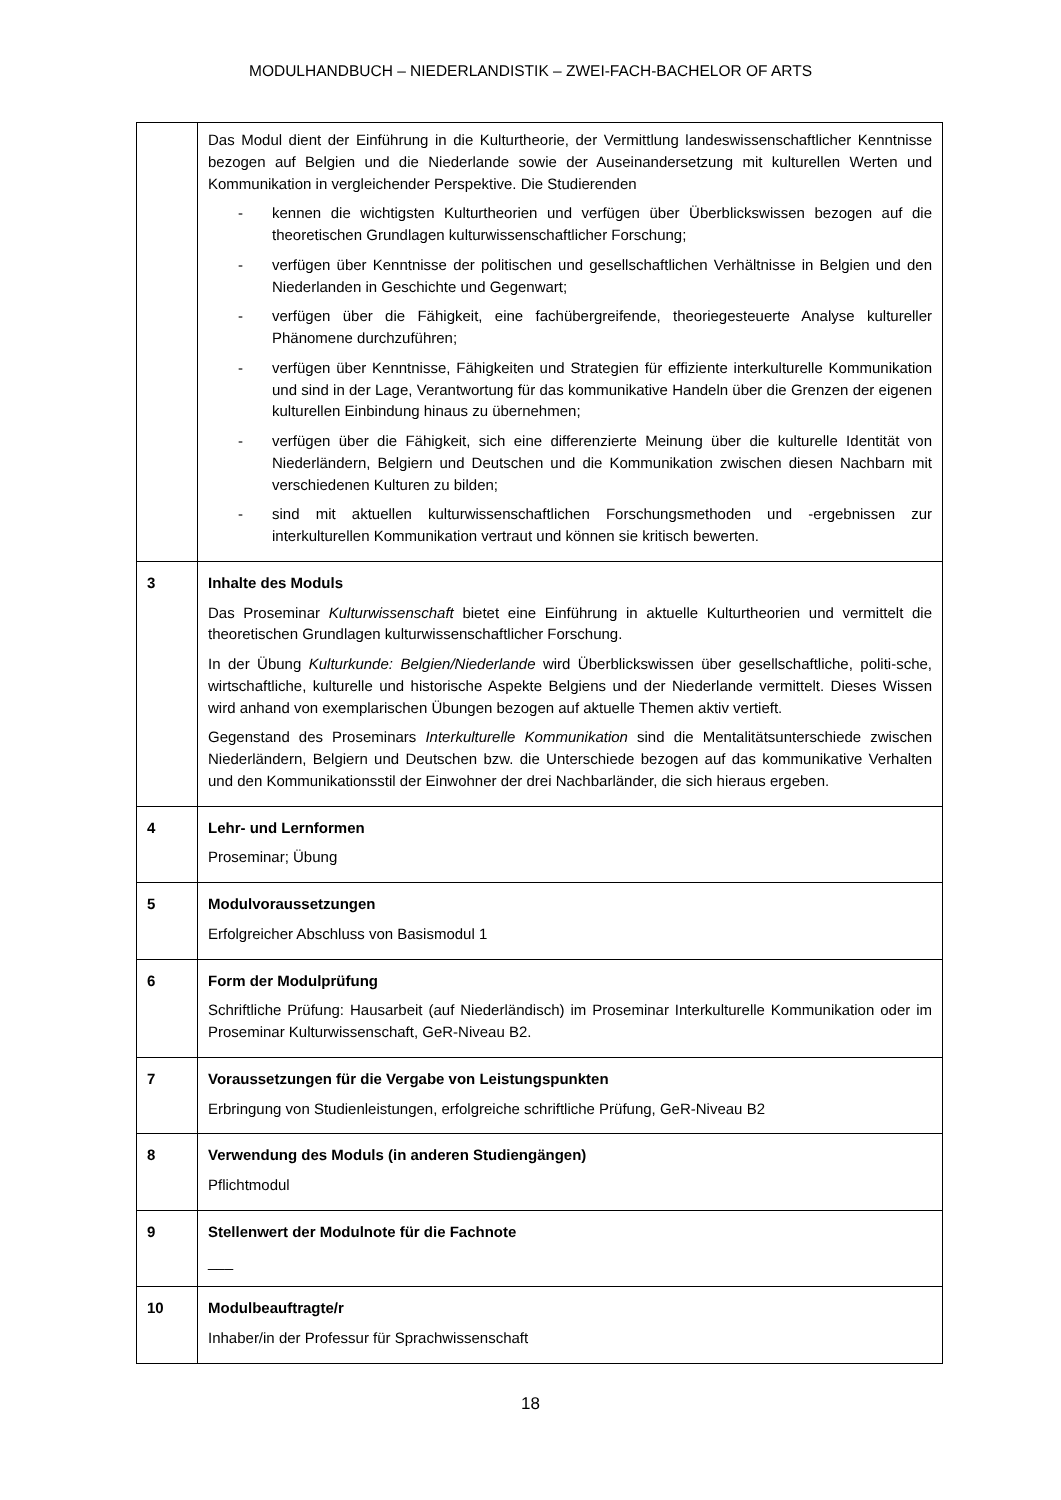MODULHANDBUCH – NIEDERLANDISTIK – ZWEI-FACH-BACHELOR OF ARTS
| | Das Modul dient der Einführung in die Kulturtheorie, der Vermittlung landeswissenschaftlicher Kenntnisse bezogen auf Belgien und die Niederlande sowie der Auseinandersetzung mit kulturellen Werten und Kommunikation in vergleichender Perspektive. Die Studierenden - kennen die wichtigsten Kulturtheorien und verfügen über Überblickswissen bezogen auf die theoretischen Grundlagen kulturwissenschaftlicher Forschung; - verfügen über Kenntnisse der politischen und gesellschaftlichen Verhältnisse in Belgien und den Niederlanden in Geschichte und Gegenwart; - verfügen über die Fähigkeit, eine fachübergreifende, theoriegesteuerte Analyse kultureller Phänomene durchzuführen; - verfügen über Kenntnisse, Fähigkeiten und Strategien für effiziente interkulturelle Kommunikation und sind in der Lage, Verantwortung für das kommunikative Handeln über die Grenzen der eigenen kulturellen Einbindung hinaus zu übernehmen; - verfügen über die Fähigkeit, sich eine differenzierte Meinung über die kulturelle Identität von Niederländern, Belgiern und Deutschen und die Kommunikation zwischen diesen Nachbarn mit verschiedenen Kulturen zu bilden; - sind mit aktuellen kulturwissenschaftlichen Forschungsmethoden und -ergebnissen zur interkulturellen Kommunikation vertraut und können sie kritisch bewerten. |
| 3 | Inhalte des Moduls Das Proseminar Kulturwissenschaft bietet eine Einführung in aktuelle Kulturtheorien und vermittelt die theoretischen Grundlagen kulturwissenschaftlicher Forschung. In der Übung Kulturkunde: Belgien/Niederlande wird Überblickswissen über gesellschaftliche, politi-sche, wirtschaftliche, kulturelle und historische Aspekte Belgiens und der Niederlande vermittelt. Dieses Wissen wird anhand von exemplarischen Übungen bezogen auf aktuelle Themen aktiv vertieft. Gegenstand des Proseminars Interkulturelle Kommunikation sind die Mentalitätsunterschiede zwischen Niederländern, Belgiern und Deutschen bzw. die Unterschiede bezogen auf das kommunikative Verhalten und den Kommunikationsstil der Einwohner der drei Nachbarländer, die sich hieraus ergeben. |
| 4 | Lehr- und Lernformen Proseminar; Übung |
| 5 | Modulvoraussetzungen Erfolgreicher Abschluss von Basismodul 1 |
| 6 | Form der Modulprüfung Schriftliche Prüfung: Hausarbeit (auf Niederländisch) im Proseminar Interkulturelle Kommunikation oder im Proseminar Kulturwissenschaft, GeR-Niveau B2. |
| 7 | Voraussetzungen für die Vergabe von Leistungspunkten Erbringung von Studienleistungen, erfolgreiche schriftliche Prüfung, GeR-Niveau B2 |
| 8 | Verwendung des Moduls (in anderen Studiengängen) Pflichtmodul |
| 9 | Stellenwert der Modulnote für die Fachnote ___ |
| 10 | Modulbeauftragte/r Inhaber/in der Professur für Sprachwissenschaft |
18